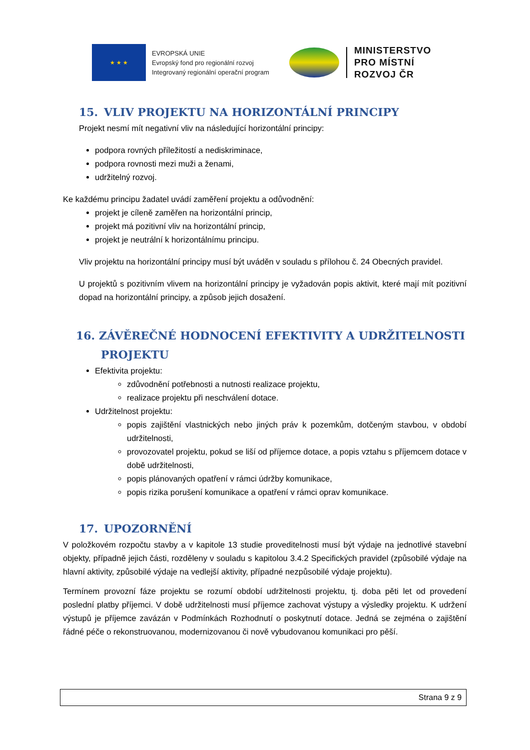★ ★ ★
EVROPSKÁ UNIE
Evropský fond pro regionální rozvoj
Integrovaný regionální operační program
MINISTERSTVO
PRO MÍSTNÍ
ROZVOJ ČR
15. VLIV PROJEKTU NA HORIZONTÁLNÍ PRINCIPY
Projekt nesmí mít negativní vliv na následující horizontální principy:
podpora rovných příležitostí a nediskriminace,
podpora rovnosti mezi muži a ženami,
udržitelný rozvoj.
Ke každému principu žadatel uvádí zaměření projektu a odůvodnění:
projekt je cíleně zaměřen na horizontální princip,
projekt má pozitivní vliv na horizontální princip,
projekt je neutrální k horizontálnímu principu.
Vliv projektu na horizontální principy musí být uváděn v souladu s přílohou č. 24 Obecných pravidel.
U projektů s pozitivním vlivem na horizontální principy je vyžadován popis aktivit, které mají mít pozitivní dopad na horizontální principy, a způsob jejich dosažení.
16. ZÁVĚREČNÉ HODNOCENÍ EFEKTIVITY A UDRŽITELNOSTI
PROJEKTU
Efektivita projektu:
zdůvodnění potřebnosti a nutnosti realizace projektu,
realizace projektu při neschválení dotace.
Udržitelnost projektu:
popis zajištění vlastnických nebo jiných práv k pozemkům, dotčeným stavbou, v období udržitelnosti,
provozovatel projektu, pokud se liší od příjemce dotace, a popis vztahu s příjemcem dotace v době udržitelnosti,
popis plánovaných opatření v rámci údržby komunikace,
popis rizika porušení komunikace a opatření v rámci oprav komunikace.
17. UPOZORNĚNÍ
V položkovém rozpočtu stavby a v kapitole 13 studie proveditelnosti musí být výdaje na jednotlivé stavební objekty, případně jejich části, rozděleny v souladu s kapitolou 3.4.2 Specifických pravidel (způsobilé výdaje na hlavní aktivity, způsobilé výdaje na vedlejší aktivity, případné nezpůsobilé výdaje projektu).
Termínem provozní fáze projektu se rozumí období udržitelnosti projektu, tj. doba pěti let od provedení poslední platby příjemci. V době udržitelnosti musí příjemce zachovat výstupy a výsledky projektu. K udržení výstupů je příjemce zavázán v Podmínkách Rozhodnutí o poskytnutí dotace. Jedná se zejména o zajištění řádné péče o rekonstruovanou, modernizovanou či nově vybudovanou komunikaci pro pěší.
Strana 9 z 9